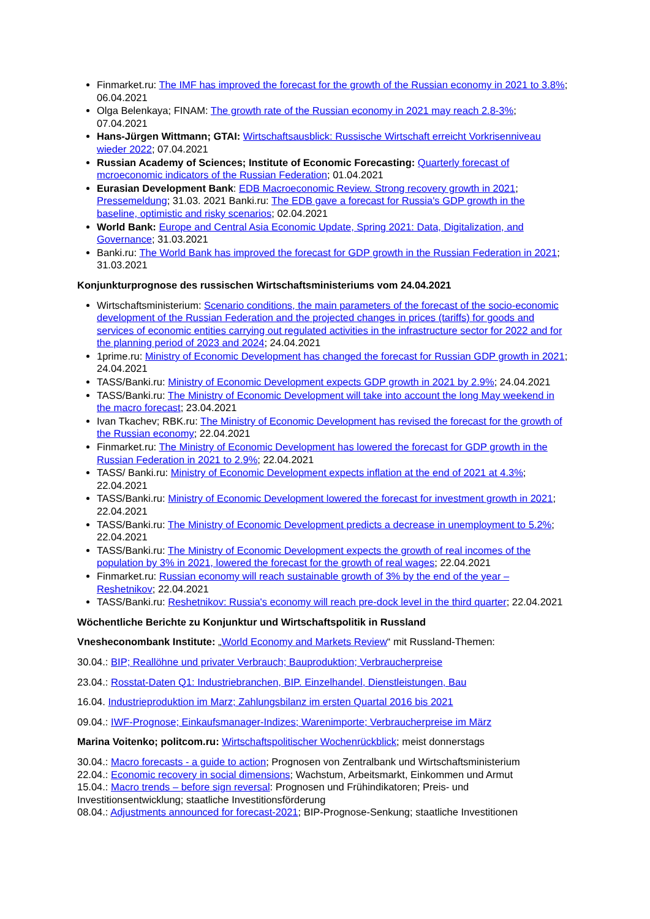Finmarket.ru: The IMF has improved the forecast for the growth of the Russian economy in 2021 to 3.8%; 06.04.2021
Olga Belenkaya; FINAM: The growth rate of the Russian economy in 2021 may reach 2.8-3%; 07.04.2021
Hans-Jürgen Wittmann; GTAI: Wirtschaftsausblick: Russische Wirtschaft erreicht Vorkrisenniveau wieder 2022; 07.04.2021
Russian Academy of Sciences; Institute of Economic Forecasting: Quarterly forecast of mcroeconomic indicators of the Russian Federation; 01.04.2021
Eurasian Development Bank: EDB Macroeconomic Review. Strong recovery growth in 2021; Pressemeldung; 31.03. 2021 Banki.ru: The EDB gave a forecast for Russia's GDP growth in the baseline, optimistic and risky scenarios; 02.04.2021
World Bank: Europe and Central Asia Economic Update, Spring 2021: Data, Digitalization, and Governance; 31.03.2021
Banki.ru: The World Bank has improved the forecast for GDP growth in the Russian Federation in 2021; 31.03.2021
Konjunkturprognose des russischen Wirtschaftsministeriums vom 24.04.2021
Wirtschaftsministerium: Scenario conditions, the main parameters of the forecast of the socio-economic development of the Russian Federation and the projected changes in prices (tariffs) for goods and services of economic entities carrying out regulated activities in the infrastructure sector for 2022 and for the planning period of 2023 and 2024; 24.04.2021
1prime.ru: Ministry of Economic Development has changed the forecast for Russian GDP growth in 2021; 24.04.2021
TASS/Banki.ru: Ministry of Economic Development expects GDP growth in 2021 by 2.9%; 24.04.2021
TASS/Banki.ru: The Ministry of Economic Development will take into account the long May weekend in the macro forecast; 23.04.2021
Ivan Tkachev; RBK.ru: The Ministry of Economic Development has revised the forecast for the growth of the Russian economy; 22.04.2021
Finmarket.ru: The Ministry of Economic Development has lowered the forecast for GDP growth in the Russian Federation in 2021 to 2.9%; 22.04.2021
TASS/ Banki.ru: Ministry of Economic Development expects inflation at the end of 2021 at 4.3%; 22.04.2021
TASS/Banki.ru: Ministry of Economic Development lowered the forecast for investment growth in 2021; 22.04.2021
TASS/Banki.ru: The Ministry of Economic Development predicts a decrease in unemployment to 5.2%; 22.04.2021
TASS/Banki.ru: The Ministry of Economic Development expects the growth of real incomes of the population by 3% in 2021, lowered the forecast for the growth of real wages; 22.04.2021
Finmarket.ru: Russian economy will reach sustainable growth of 3% by the end of the year – Reshetnikov; 22.04.2021
TASS/Banki.ru: Reshetnikov: Russia's economy will reach pre-dock level in the third quarter; 22.04.2021
Wöchentliche Berichte zu Konjunktur und Wirtschaftspolitik in Russland
Vnesheconombank Institute: „World Economy and Markets Review“ mit Russland-Themen:
30.04.: BIP; Reallöhne und privater Verbrauch; Bauproduktion; Verbraucherpreise
23.04.: Rosstat-Daten Q1: Industriebranchen, BIP. Einzelhandel, Dienstleistungen, Bau
16.04. Industrieproduktion im Marz; Zahlungsbilanz im ersten Quartal 2016 bis 2021
09.04.: IWF-Prognose; Einkaufsmanager-Indizes; Warenimporte; Verbraucherpreise im März
Marina Voitenko; politcom.ru: Wirtschaftspolitischer Wochenrückblick; meist donnerstags
30.04.: Macro forecasts - a guide to action; Prognosen von Zentralbank und Wirtschaftsministerium
22.04.: Economic recovery in social dimensions; Wachstum, Arbeitsmarkt, Einkommen und Armut
15.04.: Macro trends – before sign reversal: Prognosen und Frühindikatoren; Preis- und Investitionsentwicklung; staatliche Investitionsförderung
08.04.: Adjustments announced for forecast-2021; BIP-Prognose-Senkung; staatliche Investitionen